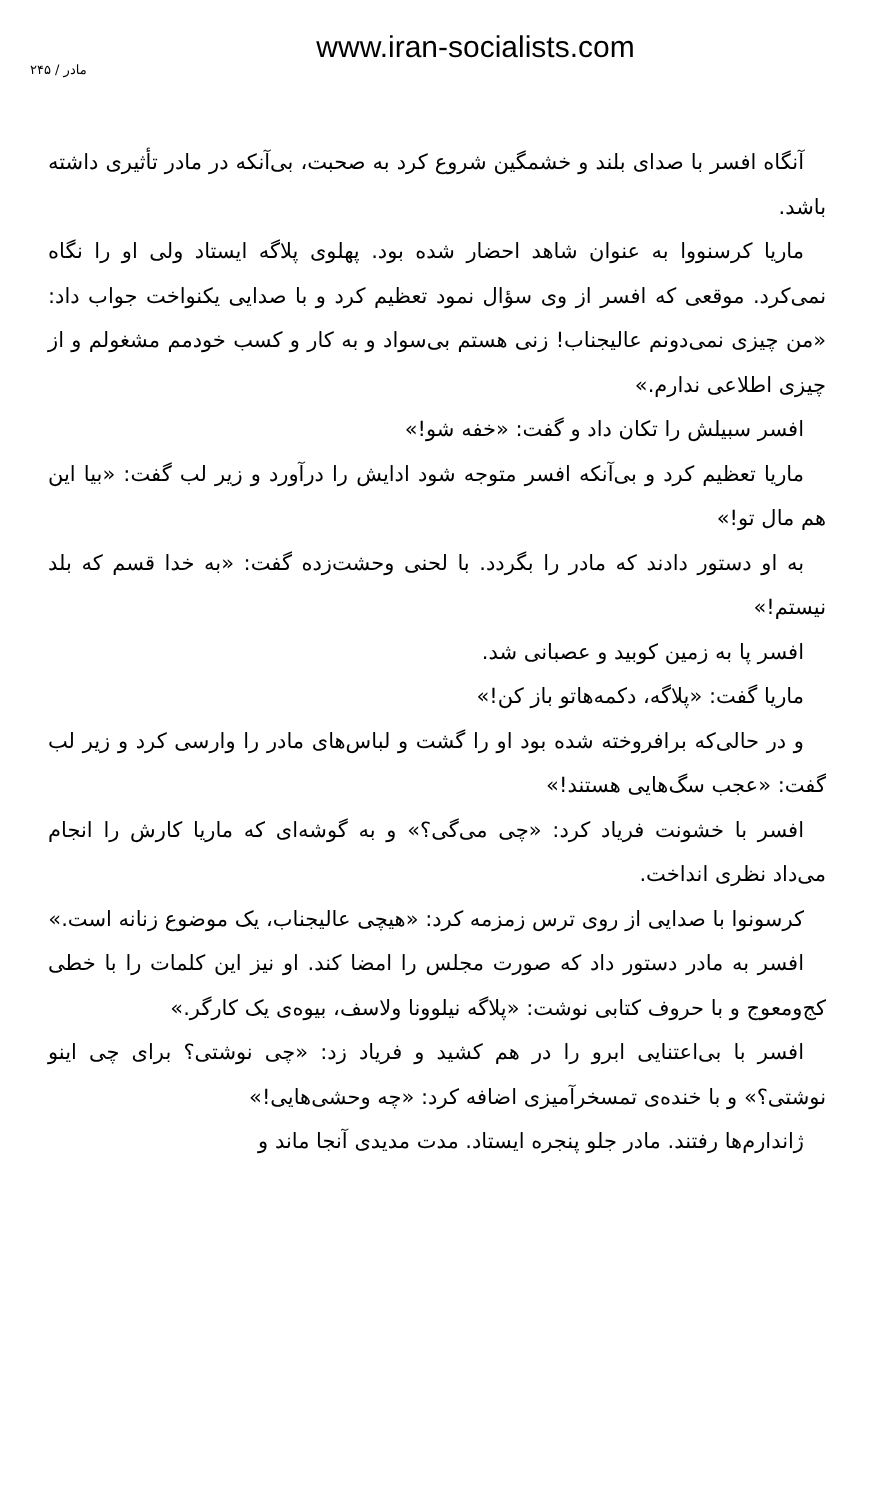www.iran-socialists.com
مادر / ۲۴۵
آنگاه افسر با صدای بلند و خشمگین شروع کرد به صحبت، بی‌آنکه در مادر تأثیری داشته باشد.
ماریا کرسنووا به عنوان شاهد احضار شده بود. پهلوی پلاگه ایستاد ولی او را نگاه نمی‌کرد. موقعی که افسر از وی سؤال نمود تعظیم کرد و با صدایی یکنواخت جواب داد: «من چیزی نمی‌دونم عالیجناب! زنی هستم بی‌سواد و به کار و کسب خودمم مشغولم و از چیزی اطلاعی ندارم.»
افسر سبیلش را تکان داد و گفت: «خفه شو!»
ماریا تعظیم کرد و بی‌آنکه افسر متوجه شود ادایش را درآورد و زیر لب گفت: «بیا این هم مال تو!»
به او دستور دادند که مادر را بگردد. با لحنی وحشت‌زده گفت: «به خدا قسم که بلد نیستم!»
افسر پا به زمین کوبید و عصبانی شد.
ماریا گفت: «پلاگه، دکمه‌هاتو باز کن!»
و در حالی‌که برافروخته شده بود او را گشت و لباس‌های مادر را وارسی کرد و زیر لب گفت: «عجب سگ‌هایی هستند!»
افسر با خشونت فریاد کرد: «چی می‌گی؟» و به گوشه‌ای که ماریا کارش را انجام می‌داد نظری انداخت.
کرسونوا با صدایی از روی ترس زمزمه کرد: «هیچی عالیجناب، یک موضوع زنانه است.»
افسر به مادر دستور داد که صورت مجلس را امضا کند. او نیز این کلمات را با خطی کج‌ومعوج و با حروف کتابی نوشت: «پلاگه نیلوونا ولاسف، بیوه‌ی یک کارگر.»
افسر با بی‌اعتنایی ابرو را در هم کشید و فریاد زد: «چی نوشتی؟ برای چی اینو نوشتی؟» و با خنده‌ی تمسخرآمیزی اضافه کرد: «چه وحشی‌هایی!»
ژاندارم‌ها رفتند. مادر جلو پنجره ایستاد. مدت مدیدی آنجا ماند و